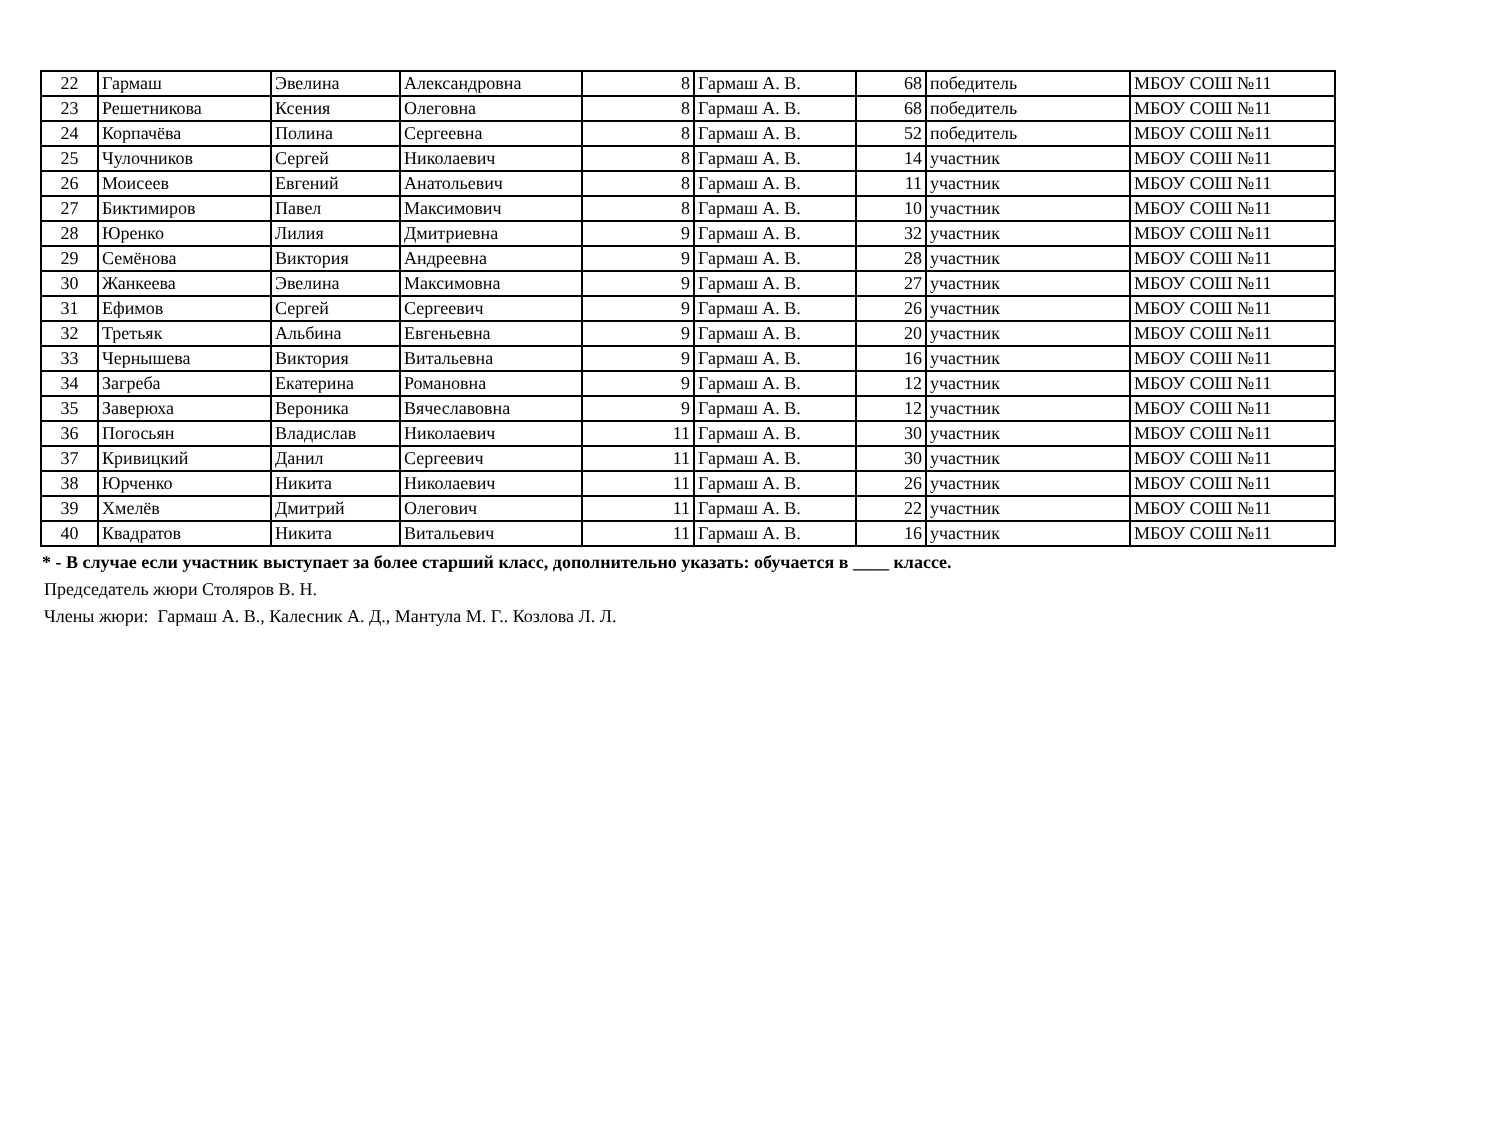| 22 | Гармаш | Эвелина | Александровна | 8 | Гармаш А. В. | 68 | победитель | МБОУ СОШ №11 |
| 23 | Решетникова | Ксения | Олеговна | 8 | Гармаш А. В. | 68 | победитель | МБОУ СОШ №11 |
| 24 | Корпачёва | Полина | Сергеевна | 8 | Гармаш А. В. | 52 | победитель | МБОУ СОШ №11 |
| 25 | Чулочников | Сергей | Николаевич | 8 | Гармаш А. В. | 14 | участник | МБОУ СОШ №11 |
| 26 | Моисеев | Евгений | Анатольевич | 8 | Гармаш А. В. | 11 | участник | МБОУ СОШ №11 |
| 27 | Биктимиров | Павел | Максимович | 8 | Гармаш А. В. | 10 | участник | МБОУ СОШ №11 |
| 28 | Юренко | Лилия | Дмитриевна | 9 | Гармаш А. В. | 32 | участник | МБОУ СОШ №11 |
| 29 | Семёнова | Виктория | Андреевна | 9 | Гармаш А. В. | 28 | участник | МБОУ СОШ №11 |
| 30 | Жанкеева | Эвелина | Максимовна | 9 | Гармаш А. В. | 27 | участник | МБОУ СОШ №11 |
| 31 | Ефимов | Сергей | Сергеевич | 9 | Гармаш А. В. | 26 | участник | МБОУ СОШ №11 |
| 32 | Третьяк | Альбина | Евгеньевна | 9 | Гармаш А. В. | 20 | участник | МБОУ СОШ №11 |
| 33 | Чернышева | Виктория | Витальевна | 9 | Гармаш А. В. | 16 | участник | МБОУ СОШ №11 |
| 34 | Загреба | Екатерина | Романовна | 9 | Гармаш А. В. | 12 | участник | МБОУ СОШ №11 |
| 35 | Заверюха | Вероника | Вячеславовна | 9 | Гармаш А. В. | 12 | участник | МБОУ СОШ №11 |
| 36 | Погосьян | Владислав | Николаевич | 11 | Гармаш А. В. | 30 | участник | МБОУ СОШ №11 |
| 37 | Кривицкий | Данил | Сергеевич | 11 | Гармаш А. В. | 30 | участник | МБОУ СОШ №11 |
| 38 | Юрченко | Никита | Николаевич | 11 | Гармаш А. В. | 26 | участник | МБОУ СОШ №11 |
| 39 | Хмелёв | Дмитрий | Олегович | 11 | Гармаш А. В. | 22 | участник | МБОУ СОШ №11 |
| 40 | Квадратов | Никита | Витальевич | 11 | Гармаш А. В. | 16 | участник | МБОУ СОШ №11 |
* - В случае если участник выступает за более старший класс, дополнительно указать: обучается в ____ классе.
Председатель жюри Столяров В. Н.
Члены жюри: Гармаш А. В., Калесник А. Д., Мантула М. Г.. Козлова Л. Л.